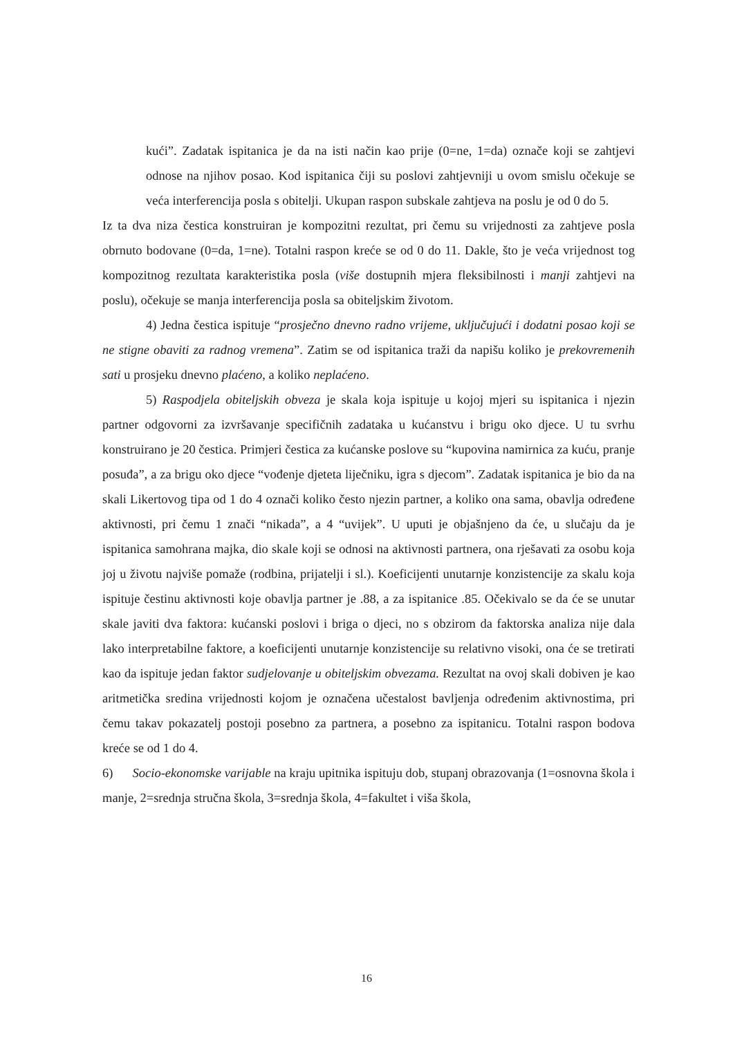kući”. Zadatak ispitanica je da na isti način kao prije (0=ne, 1=da) označe koji se zahtjevi odnose na njihov posao. Kod ispitanica čiji su poslovi zahtjevniji u ovom smislu očekuje se veća interferencija posla s obitelji. Ukupan raspon subskale zahtjeva na poslu je od 0 do 5.
Iz ta dva niza čestica konstruiran je kompozitni rezultat, pri čemu su vrijednosti za zahtjeve posla obrnuto bodovane (0=da, 1=ne). Totalni raspon kreće se od 0 do 11. Dakle, što je veća vrijednost tog kompozitnog rezultata karakteristika posla (više dostupnih mjera fleksibilnosti i manji zahtjevi na poslu), očekuje se manja interferencija posla sa obiteljskim životom.
4) Jedna čestica ispituje “prosječno dnevno radno vrijeme, uključujući i dodatni posao koji se ne stigne obaviti za radnog vremena”. Zatim se od ispitanica traži da napišu koliko je prekovremenih sati u prosjeku dnevno plaćeno, a koliko neplaćeno.
5) Raspodjela obiteljskih obveza je skala koja ispituje u kojoj mjeri su ispitanica i njezin partner odgovorni za izvršavanje specifičnih zadataka u kućanstvu i brigu oko djece. U tu svrhu konstruirano je 20 čestica. Primjeri čestica za kućanske poslove su “kupovina namirnica za kuću, pranje posuđa”, a za brigu oko djece “vođenje djeteta liječniku, igra s djecom”. Zadatak ispitanica je bio da na skali Likertovog tipa od 1 do 4 označi koliko često njezin partner, a koliko ona sama, obavlja određene aktivnosti, pri čemu 1 znači “nikada”, a 4 “uvijek”. U uputi je objašnjeno da će, u slučaju da je ispitanica samohrana majka, dio skale koji se odnosi na aktivnosti partnera, ona rješavati za osobu koja joj u životu najviše pomaže (rodbina, prijatelji i sl.). Koeficijenti unutarnje konzistencije za skalu koja ispituje čestinu aktivnosti koje obavlja partner je .88, a za ispitanice .85. Očekivalo se da će se unutar skale javiti dva faktora: kućanski poslovi i briga o djeci, no s obzirom da faktorska analiza nije dala lako interpretabilne faktore, a koeficijenti unutarnje konzistencije su relativno visoki, ona će se tretirati kao da ispituje jedan faktor sudjelovanje u obiteljskim obvezama. Rezultat na ovoj skali dobiven je kao aritmetička sredina vrijednosti kojom je označena učestalost bavljenja određenim aktivnostima, pri čemu takav pokazatelj postoji posebno za partnera, a posebno za ispitanicu. Totalni raspon bodova kreće se od 1 do 4.
6) Socio-ekonomske varijable na kraju upitnika ispituju dob, stupanj obrazovanja (1=osnovna škola i manje, 2=srednja stručna škola, 3=srednja škola, 4=fakultet i viša škola,
16